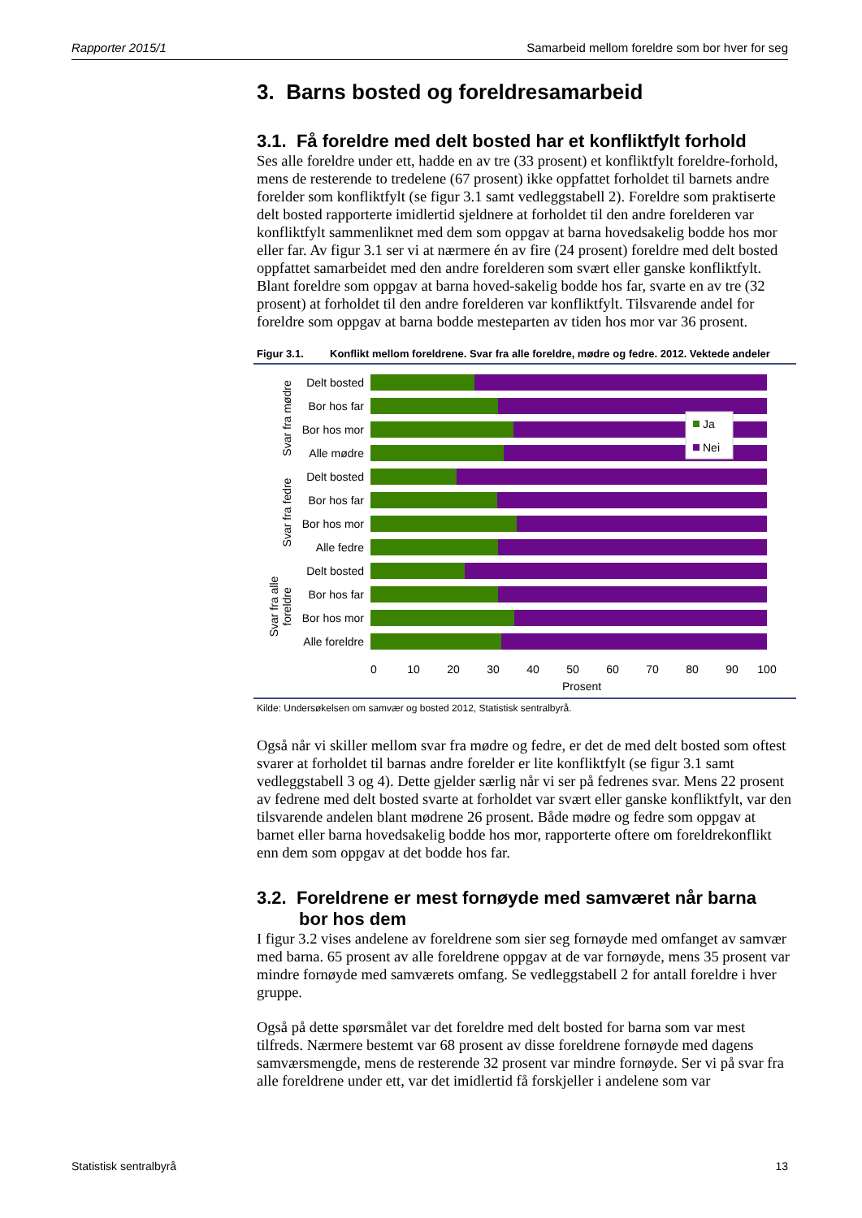Rapporter 2015/1 Samarbeid mellom foreldre som bor hver for seg
3. Barns bosted og foreldresamarbeid
3.1. Få foreldre med delt bosted har et konfliktfylt forhold
Ses alle foreldre under ett, hadde en av tre (33 prosent) et konfliktfylt foreldre-forhold, mens de resterende to tredelene (67 prosent) ikke oppfattet forholdet til barnets andre forelder som konfliktfylt (se figur 3.1 samt vedleggstabell 2). Foreldre som praktiserte delt bosted rapporterte imidlertid sjeldnere at forholdet til den andre forelderen var konfliktfylt sammenliknet med dem som oppgav at barna hovedsakelig bodde hos mor eller far. Av figur 3.1 ser vi at nærmere én av fire (24 prosent) foreldre med delt bosted oppfattet samarbeidet med den andre forelderen som svært eller ganske konfliktfylt. Blant foreldre som oppgav at barna hoved-sakelig bodde hos far, svarte en av tre (32 prosent) at forholdet til den andre forelderen var konfliktfylt. Tilsvarende andel for foreldre som oppgav at barna bodde mesteparten av tiden hos mor var 36 prosent.
Figur 3.1. Konflikt mellom foreldrene. Svar fra alle foreldre, mødre og fedre. 2012. Vektede andeler
Ja
Nei
Delt bosted
Bor hos far
Bor hos mor
Alle mødre
Delt bosted
Bor hos far
Bor hos mor
Alle fedre
Delt bosted
Bor hos far
Bor hos mor
Alle foreldre
Svar fra mødre
Svar fra fedre
Svar fra alle
foreldre
0
10
20
30
40
50
60
70
80
90
100
Prosent
Kilde: Undersøkelsen om samvær og bosted 2012, Statistisk sentralbyrå.
Også når vi skiller mellom svar fra mødre og fedre, er det de med delt bosted som oftest svarer at forholdet til barnas andre forelder er lite konfliktfylt (se figur 3.1 samt vedleggstabell 3 og 4). Dette gjelder særlig når vi ser på fedrenes svar. Mens 22 prosent av fedrene med delt bosted svarte at forholdet var svært eller ganske konfliktfylt, var den tilsvarende andelen blant mødrene 26 prosent. Både mødre og fedre som oppgav at barnet eller barna hovedsakelig bodde hos mor, rapporterte oftere om foreldrekonflikt enn dem som oppgav at det bodde hos far.
3.2. Foreldrene er mest fornøyde med samværet når barna
bor hos dem
I figur 3.2 vises andelene av foreldrene som sier seg fornøyde med omfanget av samvær med barna. 65 prosent av alle foreldrene oppgav at de var fornøyde, mens 35 prosent var mindre fornøyde med samværets omfang. Se vedleggstabell 2 for antall foreldre i hver gruppe.
Også på dette spørsmålet var det foreldre med delt bosted for barna som var mest tilfreds. Nærmere bestemt var 68 prosent av disse foreldrene fornøyde med dagens samværsmengde, mens de resterende 32 prosent var mindre fornøyde. Ser vi på svar fra alle foreldrene under ett, var det imidlertid få forskjeller i andelene som var
Statistisk sentralbyrå 13